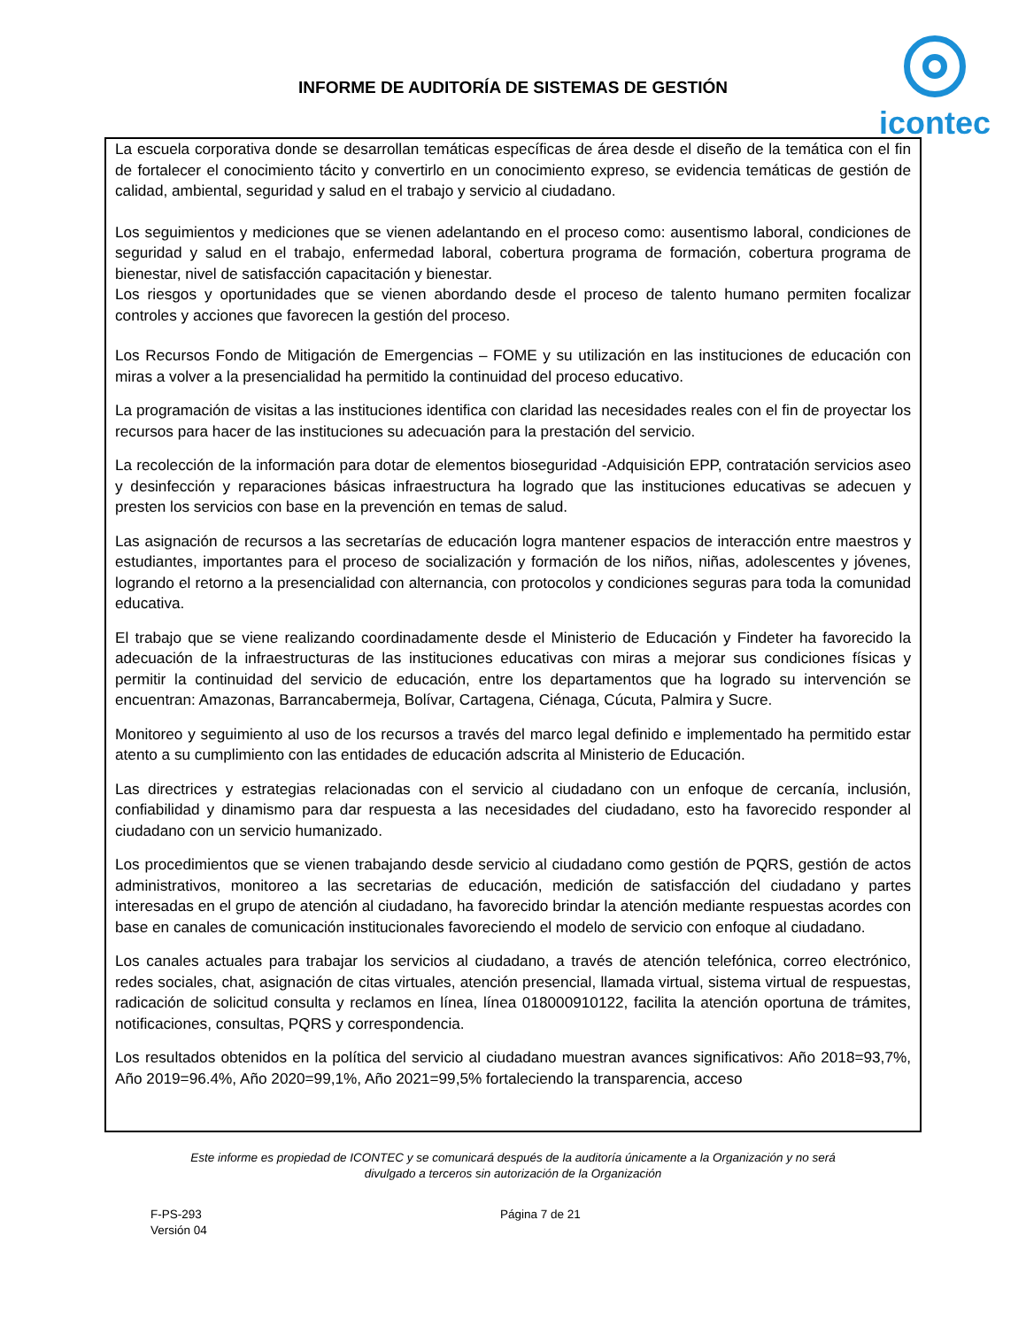INFORME DE AUDITORÍA DE SISTEMAS DE GESTIÓN
icontec
La escuela corporativa donde se desarrollan temáticas específicas de área desde el diseño de la temática con el fin de fortalecer el conocimiento tácito y convertirlo en un conocimiento expreso, se evidencia temáticas de gestión de calidad, ambiental, seguridad y salud en el trabajo y servicio al ciudadano.
Los seguimientos y mediciones que se vienen adelantando en el proceso como: ausentismo laboral, condiciones de seguridad y salud en el trabajo, enfermedad laboral, cobertura programa de formación, cobertura programa de bienestar, nivel de satisfacción capacitación y bienestar.
Los riesgos y oportunidades que se vienen abordando desde el proceso de talento humano permiten focalizar controles y acciones que favorecen la gestión del proceso.
Los Recursos Fondo de Mitigación de Emergencias – FOME y su utilización en las instituciones de educación con miras a volver a la presencialidad ha permitido la continuidad del proceso educativo.
La programación de visitas a las instituciones identifica con claridad las necesidades reales con el fin de proyectar los recursos para hacer de las instituciones su adecuación para la prestación del servicio.
La recolección de la información para dotar de elementos bioseguridad -Adquisición EPP, contratación servicios aseo y desinfección y reparaciones básicas infraestructura ha logrado que las instituciones educativas se adecuen y presten los servicios con base en la prevención en temas de salud.
Las asignación de recursos a las secretarías de educación logra mantener espacios de interacción entre maestros y estudiantes, importantes para el proceso de socialización y formación de los niños, niñas, adolescentes y jóvenes, logrando el retorno a la presencialidad con alternancia, con protocolos y condiciones seguras para toda la comunidad educativa.
El trabajo que se viene realizando coordinadamente desde el Ministerio de Educación y Findeter ha favorecido la adecuación de la infraestructuras de las instituciones educativas con miras a mejorar sus condiciones físicas y permitir la continuidad del servicio de educación, entre los departamentos que ha logrado su intervención se encuentran: Amazonas, Barrancabermeja, Bolívar, Cartagena, Ciénaga, Cúcuta, Palmira y Sucre.
Monitoreo y seguimiento al uso de los recursos a través del marco legal definido e implementado ha permitido estar atento a su cumplimiento con las entidades de educación adscrita al Ministerio de Educación.
Las directrices y estrategias relacionadas con el servicio al ciudadano con un enfoque de cercanía, inclusión, confiabilidad y dinamismo para dar respuesta a las necesidades del ciudadano, esto ha favorecido responder al ciudadano con un servicio humanizado.
Los procedimientos que se vienen trabajando desde servicio al ciudadano como gestión de PQRS, gestión de actos administrativos, monitoreo a las secretarias de educación, medición de satisfacción del ciudadano y partes interesadas en el grupo de atención al ciudadano, ha favorecido brindar la atención mediante respuestas acordes con base en canales de comunicación institucionales favoreciendo el modelo de servicio con enfoque al ciudadano.
Los canales actuales para trabajar los servicios al ciudadano, a través de atención telefónica, correo electrónico, redes sociales, chat, asignación de citas virtuales, atención presencial, llamada virtual, sistema virtual de respuestas, radicación de solicitud consulta y reclamos en línea, línea 018000910122, facilita la atención oportuna de trámites, notificaciones, consultas, PQRS y correspondencia.
Los resultados obtenidos en la política del servicio al ciudadano muestran avances significativos: Año 2018=93,7%, Año 2019=96.4%, Año 2020=99,1%, Año 2021=99,5% fortaleciendo la transparencia, acceso
Este informe es propiedad de ICONTEC y se comunicará después de la auditoría únicamente a la Organización y no será
divulgado a terceros sin autorización de la Organización
F-PS-293
Versión 04
Página 7 de 21